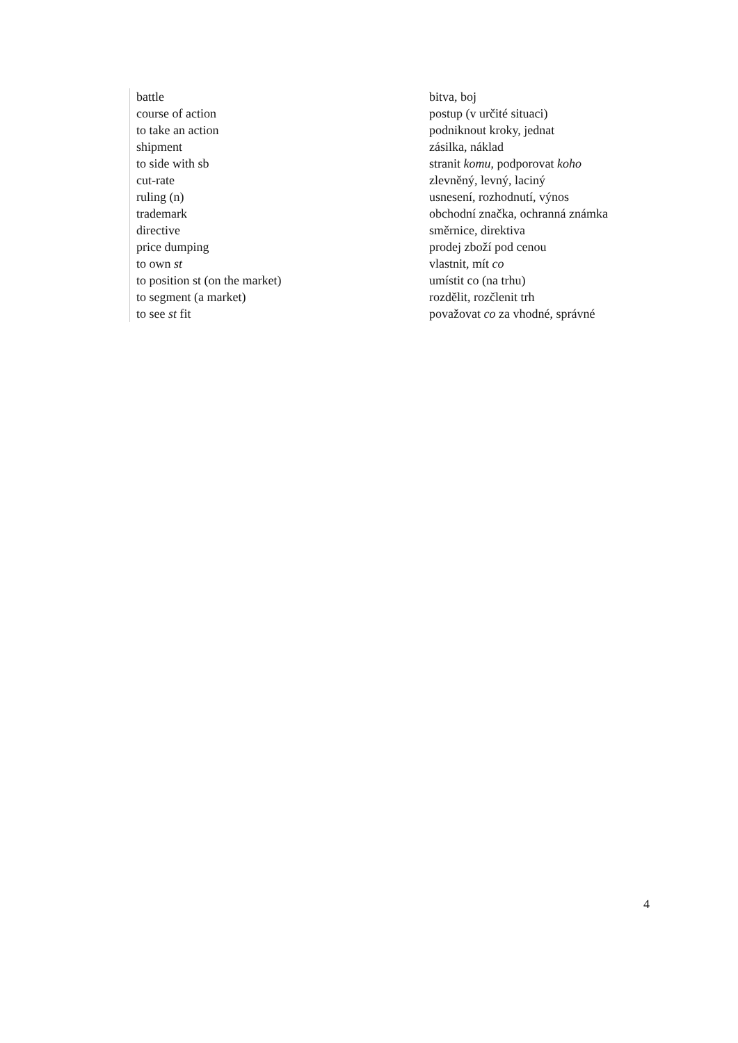| battle | bitva, boj |
| course of action | postup (v určité situaci) |
| to take an action | podniknout kroky, jednat |
| shipment | zásilka, náklad |
| to side with sb | stranit komu , podporovat koho |
| cut-rate | zlevněný, levný, laciný |
| ruling (n) | usnesení, rozhodnutí, výnos |
| trademark | obchodní značka, ochranná známka |
| directive | směrnice, direktiva |
| price dumping | prodej zboží pod cenou |
| to own st | vlastnit, mít co |
| to position st (on the market) | umístit co (na trhu) |
| to segment (a market) | rozdělit, rozčlenit trh |
| to see st fit | považovat co za vhodné, správné |
4